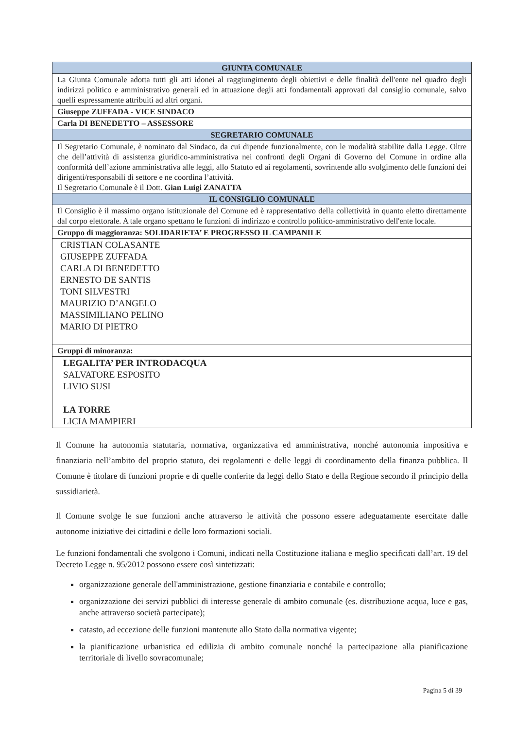| GIUNTA COMUNALE |
| --- |
| La Giunta Comunale adotta tutti gli atti idonei al raggiungimento degli obiettivi e delle finalità dell'ente nel quadro degli indirizzi politico e amministrativo generali ed in attuazione degli atti fondamentali approvati dal consiglio comunale, salvo quelli espressamente attribuiti ad altri organi. |
| Giuseppe ZUFFADA - VICE SINDACO |
| Carla DI BENEDETTO – ASSESSORE |
| SEGRETARIO COMUNALE |
| Il Segretario Comunale, è nominato dal Sindaco, da cui dipende funzionalmente, con le modalità stabilite dalla Legge. Oltre che dell’attività di assistenza giuridico-amministrativa nei confronti degli Organi di Governo del Comune in ordine alla conformità dell’azione amministrativa alle leggi, allo Statuto ed ai regolamenti, sovrintende allo svolgimento delle funzioni dei dirigenti/responsabili di settore e ne coordina l’attività. Il Segretario Comunale è il Dott. Gian Luigi ZANATTA |
| IL CONSIGLIO COMUNALE |
| Il Consiglio è il massimo organo istituzionale del Comune ed è rappresentativo della collettività in quanto eletto direttamente dal corpo elettorale. A tale organo spettano le funzioni di indirizzo e controllo politico-amministrativo dell'ente locale. |
| Gruppo di maggioranza: SOLIDARIETA’ E PROGRESSO IL CAMPANILE |
| CRISTIAN COLASANTE GIUSEPPE ZUFFADA CARLA DI BENEDETTO ERNESTO DE SANTIS TONI SILVESTRI MAURIZIO D’ANGELO MASSIMILIANO PELINO MARIO DI PIETRO |
| Gruppi di minoranza: |
| LEGALITA’ PER INTRODACQUA SALVATORE ESPOSITO LIVIO SUSI LA TORRE LICIA MAMPIERI |
Il Comune ha autonomia statutaria, normativa, organizzativa ed amministrativa, nonché autonomia impositiva e finanziaria nell’ambito del proprio statuto, dei regolamenti e delle leggi di coordinamento della finanza pubblica. Il Comune è titolare di funzioni proprie e di quelle conferite da leggi dello Stato e della Regione secondo il principio della sussidiarietà.
Il Comune svolge le sue funzioni anche attraverso le attività che possono essere adeguatamente esercitate dalle autonome iniziative dei cittadini e delle loro formazioni sociali.
Le funzioni fondamentali che svolgono i Comuni, indicati nella Costituzione italiana e meglio specificati dall’art. 19 del Decreto Legge n. 95/2012 possono essere così sintetizzati:
organizzazione generale dell'amministrazione, gestione finanziaria e contabile e controllo;
organizzazione dei servizi pubblici di interesse generale di ambito comunale (es. distribuzione acqua, luce e gas, anche attraverso società partecipate);
catasto, ad eccezione delle funzioni mantenute allo Stato dalla normativa vigente;
la pianificazione urbanistica ed edilizia di ambito comunale nonché la partecipazione alla pianificazione territoriale di livello sovracomunale;
Pagina 5 di 39